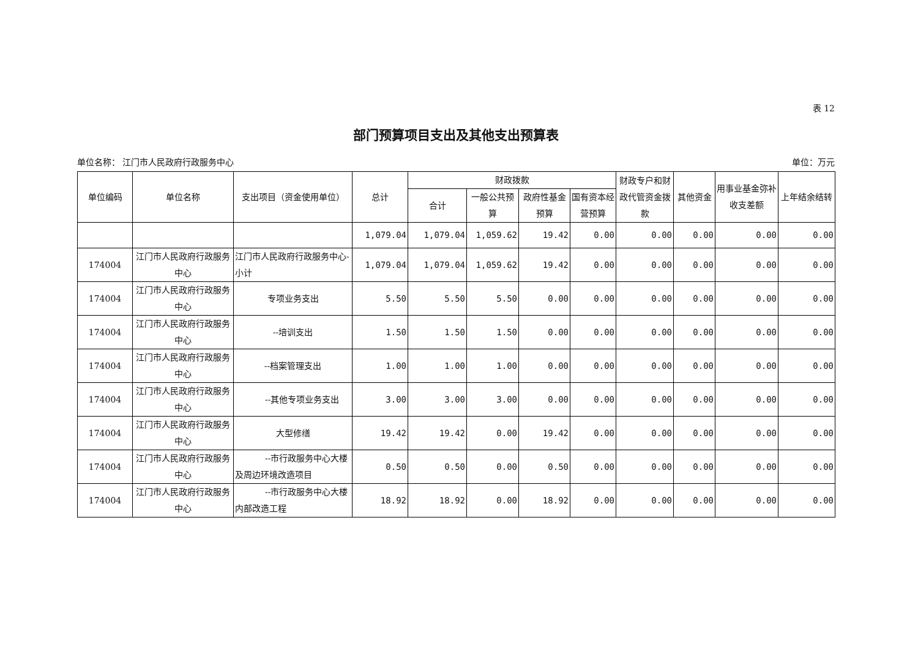表 12
部门预算项目支出及其他支出预算表
单位名称： 江门市人民政府行政服务中心 单位：万元
| 单位编码 | 单位名称 | 支出项目（资金使用单位） | 总计 | 财政拨款 | | | | 财政专户和财政代管资金拨款 | 其他资金 | 用事业基金弥补收支差额 | 上年结余结转 |
| --- | --- | --- | --- | --- | --- | --- | --- | --- | --- | --- | --- |
| | | | | 合计 | 一般公共预算 | 政府性基金预算 | 国有资本经营预算 | | | | |
| | | | 1,079.04 | 1,079.04 | 1,059.62 | 19.42 | 0.00 | 0.00 | 0.00 | 0.00 | 0.00 |
| 174004 | 江门市人民政府行政服务中心 | 江门市人民政府行政服务中心-小计 | 1,079.04 | 1,079.04 | 1,059.62 | 19.42 | 0.00 | 0.00 | 0.00 | 0.00 | 0.00 |
| 174004 | 江门市人民政府行政服务中心 | 专项业务支出 | 5.50 | 5.50 | 5.50 | 0.00 | 0.00 | 0.00 | 0.00 | 0.00 | 0.00 |
| 174004 | 江门市人民政府行政服务中心 | --培训支出 | 1.50 | 1.50 | 1.50 | 0.00 | 0.00 | 0.00 | 0.00 | 0.00 | 0.00 |
| 174004 | 江门市人民政府行政服务中心 | --档案管理支出 | 1.00 | 1.00 | 1.00 | 0.00 | 0.00 | 0.00 | 0.00 | 0.00 | 0.00 |
| 174004 | 江门市人民政府行政服务中心 | --其他专项业务支出 | 3.00 | 3.00 | 3.00 | 0.00 | 0.00 | 0.00 | 0.00 | 0.00 | 0.00 |
| 174004 | 江门市人民政府行政服务中心 | 大型修缮 | 19.42 | 19.42 | 0.00 | 19.42 | 0.00 | 0.00 | 0.00 | 0.00 | 0.00 |
| 174004 | 江门市人民政府行政服务中心 | --市行政服务中心大楼及周边环境改造项目 | 0.50 | 0.50 | 0.00 | 0.50 | 0.00 | 0.00 | 0.00 | 0.00 | 0.00 |
| 174004 | 江门市人民政府行政服务中心 | --市行政服务中心大楼内部改造工程 | 18.92 | 18.92 | 0.00 | 18.92 | 0.00 | 0.00 | 0.00 | 0.00 | 0.00 |